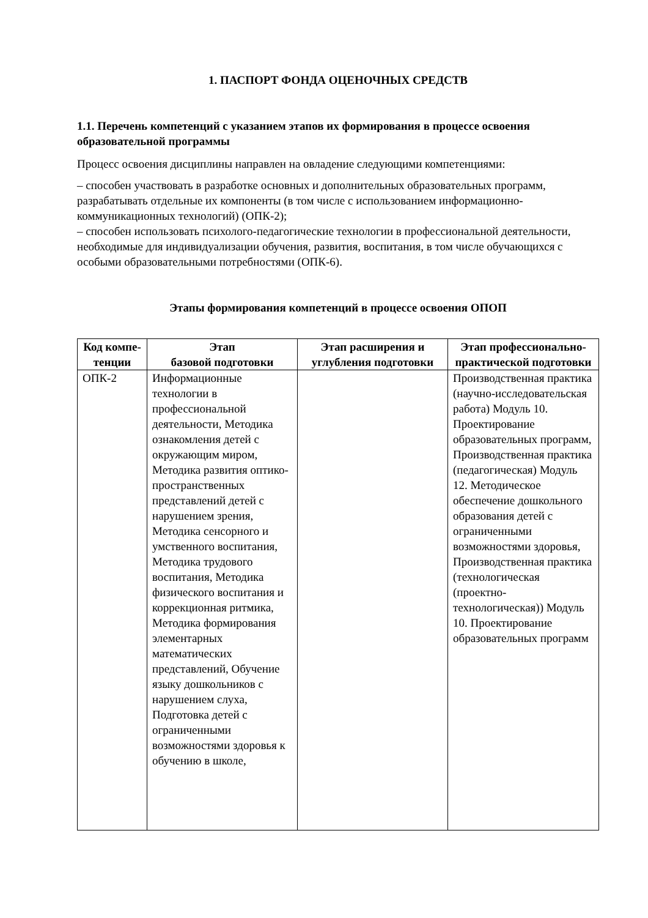1. ПАСПОРТ ФОНДА ОЦЕНОЧНЫХ СРЕДСТВ
1.1. Перечень компетенций с указанием этапов их формирования в процессе освоения образовательной программы
Процесс освоения дисциплины направлен на овладение следующими компетенциями:
– способен участвовать в разработке основных и дополнительных образовательных программ, разрабатывать отдельные их компоненты (в том числе с использованием информационно-коммуникационных технологий) (ОПК-2);
– способен использовать психолого-педагогические технологии в профессиональной деятельности, необходимые для индивидуализации обучения, развития, воспитания, в том числе обучающихся с особыми образовательными потребностями (ОПК-6).
Этапы формирования компетенций в процессе освоения ОПОП
| Код компе-тенции | Этап базовой подготовки | Этап расширения и углубления подготовки | Этап профессионально-практической подготовки |
| --- | --- | --- | --- |
| ОПК-2 | Информационные технологии в профессиональной деятельности, Методика ознакомления детей с окружающим миром, Методика развития оптико-пространственных представлений детей с нарушением зрения, Методика сенсорного и умственного воспитания, Методика трудового воспитания, Методика физического воспитания и коррекционная ритмика, Методика формирования элементарных математических представлений, Обучение языку дошкольников с нарушением слуха, Подготовка детей с ограниченными возможностями здоровья к обучению в школе, | | Производственная практика (научно-исследовательская работа) Модуль 10. Проектирование образовательных программ, Производственная практика (педагогическая) Модуль 12. Методическое обеспечение дошкольного образования детей с ограниченными возможностями здоровья, Производственная практика (технологическая (проектно-технологическая)) Модуль 10. Проектирование образовательных программ |